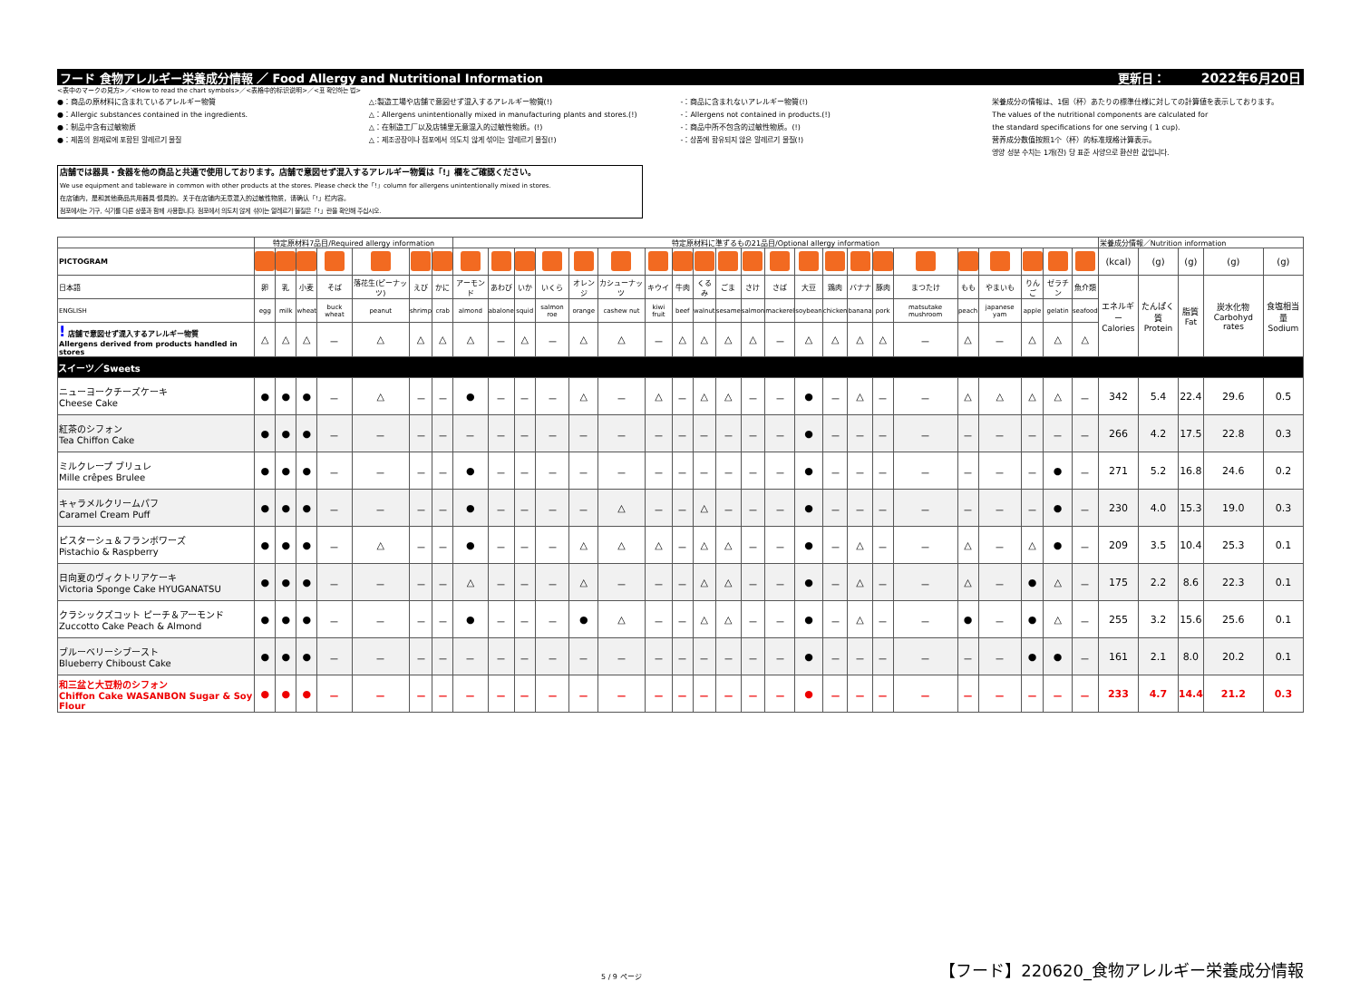フード 食物アレルギー栄養成分情報 ／ Food Allergy and Nutritional Information 更新日： 2022年6月20日
<表中のマークの見方>／<How to read the chart symbols>／<表格中的标识说明>／<표 확인하는 법>
●：商品の原材料に含まれているアレルギー物質
●：Allergic substances contained in the ingredients.
●：制品中含有过敏物质
●：제품의 원재료에 포함된 알레르기 물질
△:製造工場や店舗で意図せず混入するアレルギー物質(!)
△：Allergens unintentionally mixed in manufacturing plants and stores.(!)
△：在制造工厂以及店铺里无意混入的过敏性物质。(!)
△：제조공장이나 점포에서 의도치 않게 섞이는 알레르기 물질(!)
-：商品に含まれないアレルギー物質(!)
-：Allergens not contained in products.(!)
-：商品中所不包含的过敏性物质。(!)
-：상품에 함유되지 않은 알레르기 물질(!)
栄養成分の情報は、1個（杯）あたりの標準仕様に対しての計算値を表示しております。
The values of the nutritional components are calculated for
the standard specifications for one serving ( 1 cup).
营养成分数值按照1个（杯）的标准规格计算表示。
영양 성분 수치는 1개(잔) 당 표준 사양으로 환산한 값입니다.
店舗では器具・食器を他の商品と共通で使用しております。店舗で意図せず混入するアレルギー物質は「!」欄をご確認ください。
We use equipment and tableware in common with other products at the stores. Please check the「!」column for allergens unintentionally mixed in stores.
在店铺内，是和其他商品共用器具·餐具的。关于在店铺内无意混入的过敏性物质，请确认「!」栏内容。
점포에서는 기구, 식기를 다른 상품과 함께 사용합니다. 점포에서 의도치 않게 섞이는 알레르기 물질은「!」란을 확인해 주십시오.
| | 特定原材料7品目/Required allergy information | | | | | | | 特定原材料に準ずるもの21品目/Optional allergy information | | | | | | | | | | | | | | | | | | | | | | 栄養成分情報／Nutrition information | | | | |
| --- | --- | --- | --- | --- | --- | --- | --- | --- | --- | --- | --- | --- | --- | --- | --- | --- | --- | --- | --- | --- | --- | --- | --- | --- | --- | --- | --- | --- | --- | --- | --- | --- | --- | --- |
| PICTOGRAM | | | | | | | | | | | | | | | | | | | | | | | | | | | | | | (kcal) | (g) | (g) | (g) | (g) |
| 日本語 | 卵 | 乳 | 小麦 | そば | 落花生(ピーナッツ) | えび | かに | アーモンド | あわび | いか | いくら | オレンジ | カシューナッツ | キウイ | 牛肉 | くるみ | ごま | さけ | さば | 大豆 | 鶏肉 | バナナ | 豚肉 | まつたけ | もも | やまいも | りんご | ゼラチン | 魚介類 | エネルギー Calories | たんぱく質 Protein | 脂質 Fat | 炭水化物 Carbohyd rates | 食塩相当量 Sodium |
| ENGLISH | egg | milk | wheat | buck wheat | peanut | shrimp | crab | almond | abalone | squid | salmon roe | orange | cashew nut | kiwi fruit | beef | walnut | sesame | salmon | mackerel | soybean | chicken | banana | pork | matsutake mushroom | peach | japanese yam | apple | gelatin | seafood | | | | | |
| ! 店舗で意図せず混入するアレルギー物質 Allergens derived from products handled in stores | △ | △ | △ | － | △ | △ | △ | △ | － | △ | － | △ | △ | － | △ | △ | △ | △ | － | △ | △ | △ | △ | － | △ | － | △ | △ | △ | | | | | |
| スイーツ／Sweets | | | | | | | | | | | | | | | | | | | | | | | | | | | | | | | | | | |
| ニューヨークチーズケーキ Cheese Cake | ● | ● | ● | － | △ | － | － | ● | － | － | － | △ | － | △ | － | △ | △ | － | － | ● | － | △ | － | － | △ | △ | △ | △ | － | 342 | 5.4 | 22.4 | 29.6 | 0.5 |
| 紅茶のシフォン Tea Chiffon Cake | ● | ● | ● | － | － | － | － | － | － | － | － | － | － | － | － | － | － | － | － | ● | － | － | － | － | － | － | － | － | － | 266 | 4.2 | 17.5 | 22.8 | 0.3 |
| ミルクレープ ブリュレ Mille crêpes Brulee | ● | ● | ● | － | － | － | － | ● | － | － | － | － | － | － | － | － | － | － | － | ● | － | － | － | － | － | － | － | ● | － | 271 | 5.2 | 16.8 | 24.6 | 0.2 |
| キャラメルクリームパフ Caramel Cream Puff | ● | ● | ● | － | － | － | － | ● | － | － | － | － | △ | － | － | △ | － | － | － | ● | － | － | － | － | － | － | － | ● | － | 230 | 4.0 | 15.3 | 19.0 | 0.3 |
| ピスターシュ＆フランボワーズ Pistachio & Raspberry | ● | ● | ● | － | △ | － | － | ● | － | － | － | △ | △ | △ | － | △ | △ | － | － | ● | － | △ | － | － | △ | － | △ | ● | － | 209 | 3.5 | 10.4 | 25.3 | 0.1 |
| 日向夏のヴィクトリアケーキ Victoria Sponge Cake HYUGANATSU | ● | ● | ● | － | － | － | － | △ | － | － | － | △ | － | － | － | △ | △ | － | － | ● | － | △ | － | － | △ | － | ● | △ | － | 175 | 2.2 | 8.6 | 22.3 | 0.1 |
| クラシックズコット ピーチ＆アーモンド Zuccotto Cake Peach & Almond | ● | ● | ● | － | － | － | － | ● | － | － | － | ● | △ | － | － | △ | △ | － | － | ● | － | △ | － | － | ● | － | ● | △ | － | 255 | 3.2 | 15.6 | 25.6 | 0.1 |
| ブルーベリーシブースト Blueberry Chiboust Cake | ● | ● | ● | － | － | － | － | － | － | － | － | － | － | － | － | － | － | － | － | ● | － | － | － | － | － | － | ● | ● | － | 161 | 2.1 | 8.0 | 20.2 | 0.1 |
| 和三盆と大豆粉のシフォン Chiffon Cake WASANBON Sugar & Soy Flour | ● | ● | ● | － | － | － | － | － | － | － | － | － | － | － | － | － | － | － | － | ● | － | － | － | － | － | － | － | － | － | 233 | 4.7 | 14.4 | 21.2 | 0.3 |
5 / 9 ページ 【フード】220620_食物アレルギー栄養成分情報